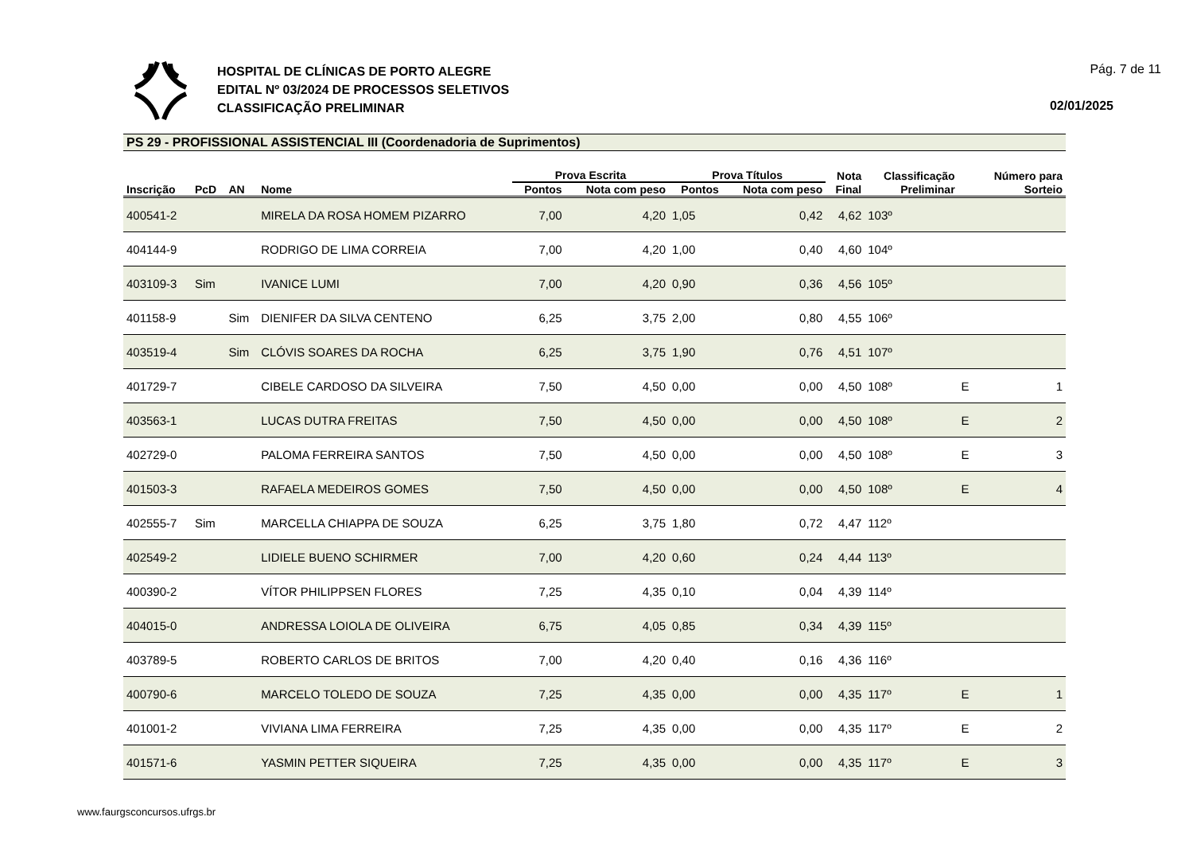HOSPITAL DE CLÍNICAS DE PORTO ALEGRE
EDITAL Nº 03/2024 DE PROCESSOS SELETIVOS
CLASSIFICAÇÃO PRELIMINAR
Pág. 7 de 11
02/01/2025
PS 29 - PROFISSIONAL ASSISTENCIAL III (Coordenadoria de Suprimentos)
| | | | | Prova Escrita | | Prova Títulos | | Nota | Classificação | | Número para |
| --- | --- | --- | --- | --- | --- | --- | --- | --- | --- | --- | --- |
| Inscrição | PcD | AN | Nome | Pontos | Nota com peso | Pontos | Nota com peso | Final | Preliminar | | Sorteio |
| 400541-2 | | | MIRELA DA ROSA HOMEM PIZARRO | 7,00 | 4,20 | 1,05 | 0,42 | 4,62 | 103º | | |
| 404144-9 | | | RODRIGO DE LIMA CORREIA | 7,00 | 4,20 | 1,00 | 0,40 | 4,60 | 104º | | |
| 403109-3 | Sim | | IVANICE LUMI | 7,00 | 4,20 | 0,90 | 0,36 | 4,56 | 105º | | |
| 401158-9 | | Sim | DIENIFER DA SILVA CENTENO | 6,25 | 3,75 | 2,00 | 0,80 | 4,55 | 106º | | |
| 403519-4 | | Sim | CLÓVIS SOARES DA ROCHA | 6,25 | 3,75 | 1,90 | 0,76 | 4,51 | 107º | | |
| 401729-7 | | | CIBELE CARDOSO DA SILVEIRA | 7,50 | 4,50 | 0,00 | 0,00 | 4,50 | 108º | E | 1 |
| 403563-1 | | | LUCAS DUTRA FREITAS | 7,50 | 4,50 | 0,00 | 0,00 | 4,50 | 108º | E | 2 |
| 402729-0 | | | PALOMA FERREIRA SANTOS | 7,50 | 4,50 | 0,00 | 0,00 | 4,50 | 108º | E | 3 |
| 401503-3 | | | RAFAELA MEDEIROS GOMES | 7,50 | 4,50 | 0,00 | 0,00 | 4,50 | 108º | E | 4 |
| 402555-7 | Sim | | MARCELLA CHIAPPA DE SOUZA | 6,25 | 3,75 | 1,80 | 0,72 | 4,47 | 112º | | |
| 402549-2 | | | LIDIELE BUENO SCHIRMER | 7,00 | 4,20 | 0,60 | 0,24 | 4,44 | 113º | | |
| 400390-2 | | | VÍTOR PHILIPPSEN FLORES | 7,25 | 4,35 | 0,10 | 0,04 | 4,39 | 114º | | |
| 404015-0 | | | ANDRESSA LOIOLA DE OLIVEIRA | 6,75 | 4,05 | 0,85 | 0,34 | 4,39 | 115º | | |
| 403789-5 | | | ROBERTO CARLOS DE BRITOS | 7,00 | 4,20 | 0,40 | 0,16 | 4,36 | 116º | | |
| 400790-6 | | | MARCELO TOLEDO DE SOUZA | 7,25 | 4,35 | 0,00 | 0,00 | 4,35 | 117º | E | 1 |
| 401001-2 | | | VIVIANA LIMA FERREIRA | 7,25 | 4,35 | 0,00 | 0,00 | 4,35 | 117º | E | 2 |
| 401571-6 | | | YASMIN PETTER SIQUEIRA | 7,25 | 4,35 | 0,00 | 0,00 | 4,35 | 117º | E | 3 |
www.faurgsconcursos.ufrgs.br